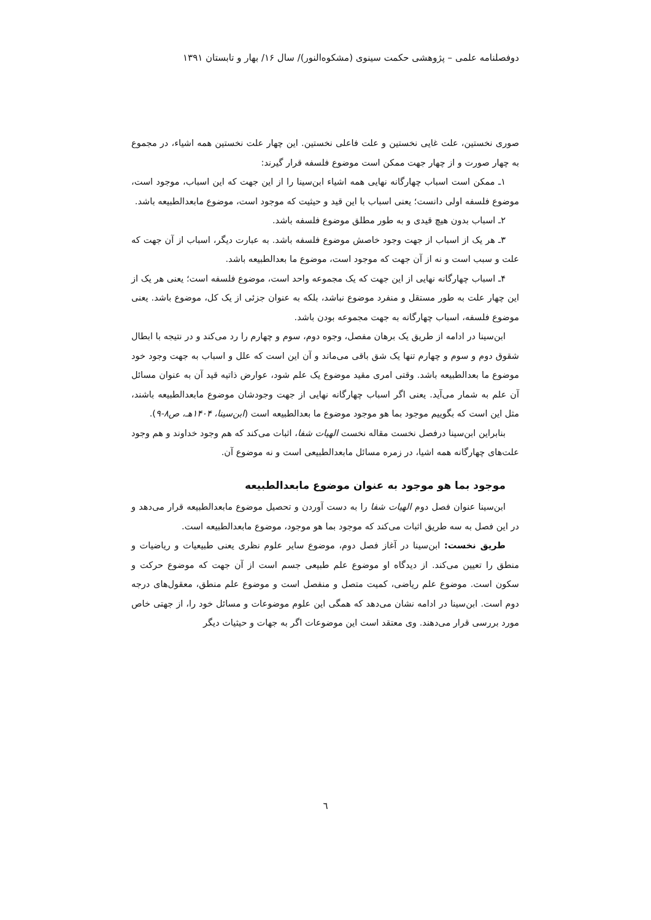دوفصلنامه علمی – پژوهشی حکمت سینوی (مشکوه‌النور)/ سال ۱۶/ بهار و تابستان ۱۳۹۱
صوری نخستین، علت غایی نخستین و علت فاعلی نخستین. این چهار علت نخستین همه اشیاء، در مجموع به چهار صورت و از چهار جهت ممکن است موضوع فلسفه قرار گیرند:
۱ـ ممکن است اسباب چهارگانه نهایی همه اشیاء ابن‌سینا را از این جهت که این اسباب، موجود است، موضوع فلسفه اولی دانست؛ یعنی اسباب با این قید و حیثیت که موجود است، موضوع مابعدالطبیعه باشد.
۲ـ اسباب بدون هیچ قیدی و به طور مطلق موضوع فلسفه باشد.
۳ـ هر یک از اسباب از جهت وجود خاصش موضوع فلسفه باشد. به عبارت دیگر، اسباب از آن جهت که علت و سبب است و نه از آن جهت که موجود است، موضوع ما بعدالطبیعه باشد.
۴ـ اسباب چهارگانه نهایی از این جهت که یک مجموعه واحد است، موضوع فلسفه است؛ یعنی هر یک از این چهار علت به طور مستقل و منفرد موضوع نباشد، بلکه به عنوان جزئی از یک کل، موضوع باشد. یعنی موضوع فلسفه، اسباب چهارگانه به جهت مجموعه بودن باشد.
ابن‌سینا در ادامه از طریق یک برهان مفصل، وجوه دوم، سوم و چهارم را رد می‌کند و در نتیجه با ابطال شقوق دوم و سوم و چهارم تنها یک شق باقی می‌ماند و آن این است که علل و اسباب به جهت وجود خود موضوع ما بعدالطبیعه باشد. وقتی امری مقید موضوع یک علم شود، عوارض ذاتیه قید آن به عنوان مسائل آن علم به شمار می‌آید. یعنی اگر اسباب چهارگانه نهایی از جهت وجودشان موضوع مابعدالطبیعه باشند، مثل این است که بگوییم موجود بما هو موجود موضوع ما بعدالطبیعه است (ابن‌سینا، ۱۴۰۴هـ، ص۸-۹).
بنابراین ابن‌سینا درفصل نخست مقاله نخست الهیات شفا، اثبات می‌کند که هم وجود خداوند و هم وجود علت‌های چهارگانه همه اشیا، در زمره مسائل مابعدالطبیعی است و نه موضوع آن.
موجود بما هو موجود به عنوان موضوع مابعدالطبیعه
ابن‌سینا عنوان فصل دوم الهیات شفا را به دست آوردن و تحصیل موضوع مابعدالطبیعه قرار می‌دهد و در این فصل به سه طریق اثبات می‌کند که موجود بما هو موجود، موضوع مابعدالطبیعه است.
طریق نخست: ابن‌سینا در آغاز فصل دوم، موضوع سایر علوم نظری یعنی طبیعیات و ریاضیات و منطق را تعیین می‌کند. از دیدگاه او موضوع علم طبیعی جسم است از آن جهت که موضوع حرکت و سکون است. موضوع علم ریاضی، کمیت متصل و منفصل است و موضوع علم منطق، معقول‌های درجه دوم است. ابن‌سینا در ادامه نشان می‌دهد که همگی این علوم موضوعات و مسائل خود را، از جهتی خاص مورد بررسی قرار می‌دهند. وی معتقد است این موضوعات اگر به جهات و حیثیات دیگر
٦